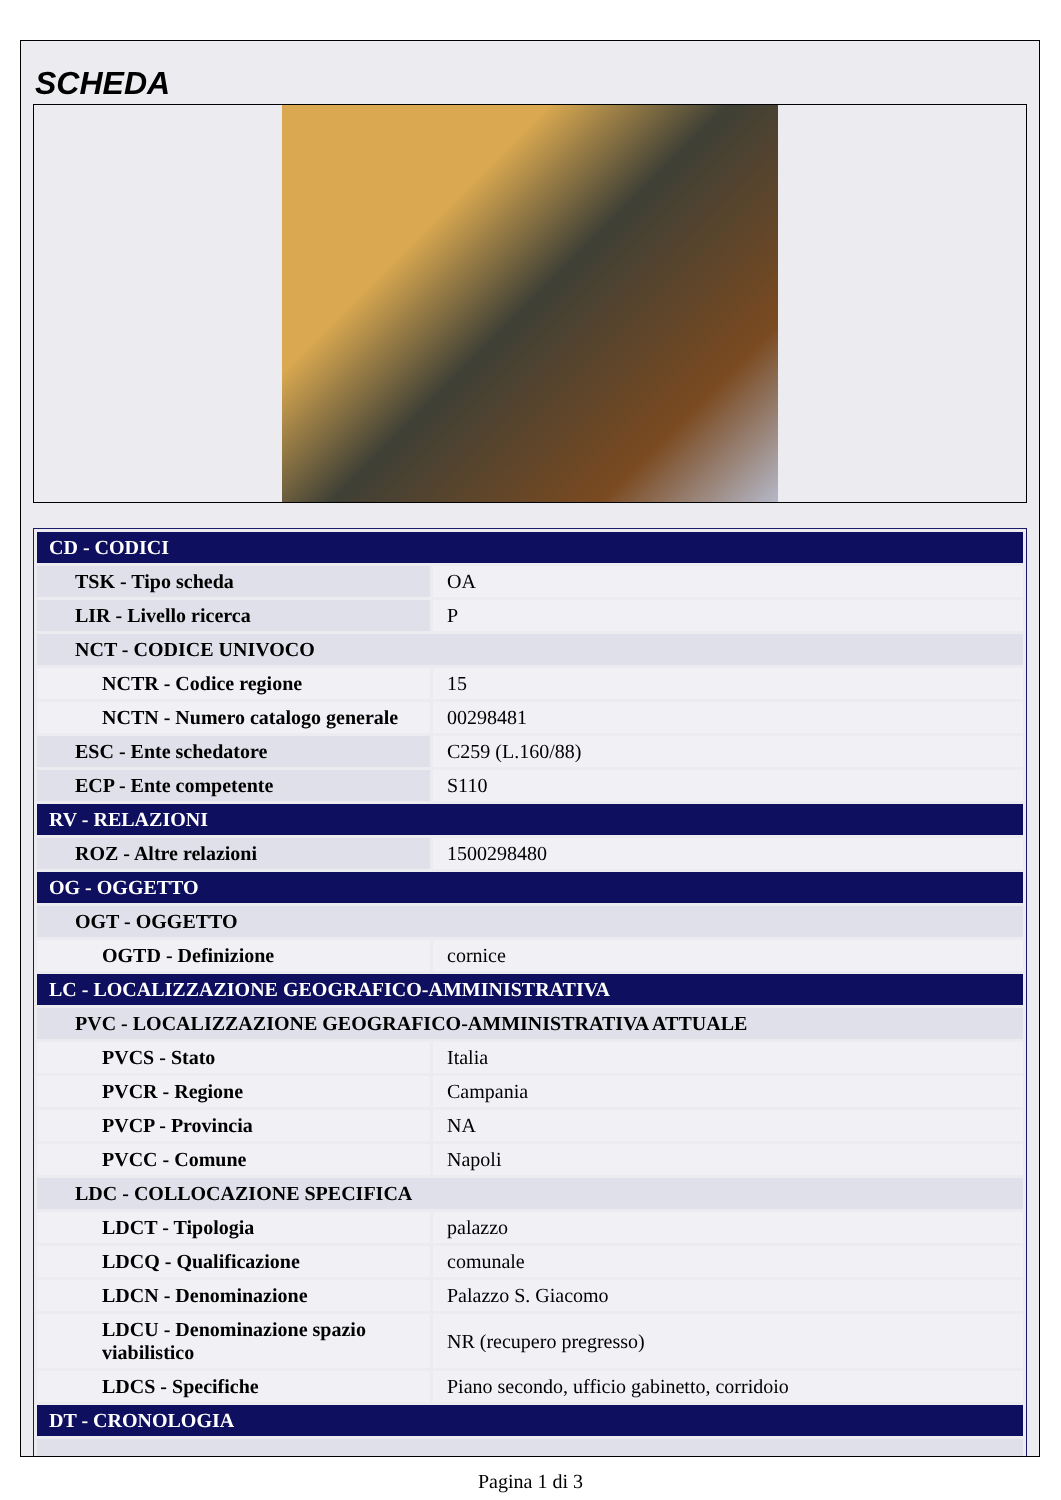SCHEDA
| CD - CODICI | |
| TSK - Tipo scheda | OA |
| LIR - Livello ricerca | P |
| NCT - CODICE UNIVOCO | |
| NCTR - Codice regione | 15 |
| NCTN - Numero catalogo generale | 00298481 |
| ESC - Ente schedatore | C259 (L.160/88) |
| ECP - Ente competente | S110 |
| RV - RELAZIONI | |
| ROZ - Altre relazioni | 1500298480 |
| OG - OGGETTO | |
| OGT - OGGETTO | |
| OGTD - Definizione | cornice |
| LC - LOCALIZZAZIONE GEOGRAFICO-AMMINISTRATIVA | |
| PVC - LOCALIZZAZIONE GEOGRAFICO-AMMINISTRATIVA ATTUALE | |
| PVCS - Stato | Italia |
| PVCR - Regione | Campania |
| PVCP - Provincia | NA |
| PVCC - Comune | Napoli |
| LDC - COLLOCAZIONE SPECIFICA | |
| LDCT - Tipologia | palazzo |
| LDCQ - Qualificazione | comunale |
| LDCN - Denominazione | Palazzo S. Giacomo |
| LDCU - Denominazione spazio viabilistico | NR (recupero pregresso) |
| LDCS - Specifiche | Piano secondo, ufficio gabinetto, corridoio |
| DT - CRONOLOGIA | |
Pagina 1 di 3